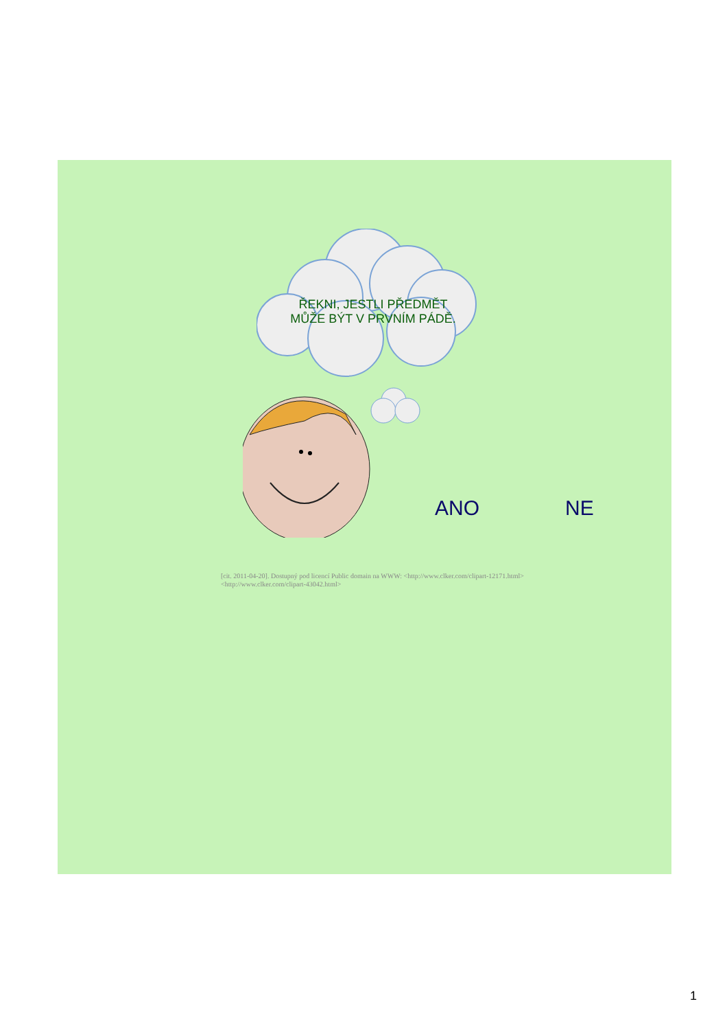ŘEKNI, JESTLI PŘEDMĚT
MŮŽE BÝT V PRVNÍM PÁDĚ.
ANO NE
[cit. 2011-04-20]. Dostupný pod licencí Public domain na WWW: <http://www.clker.com/clipart-12171.html>
<http://www.clker.com/clipart-43042.html>
1